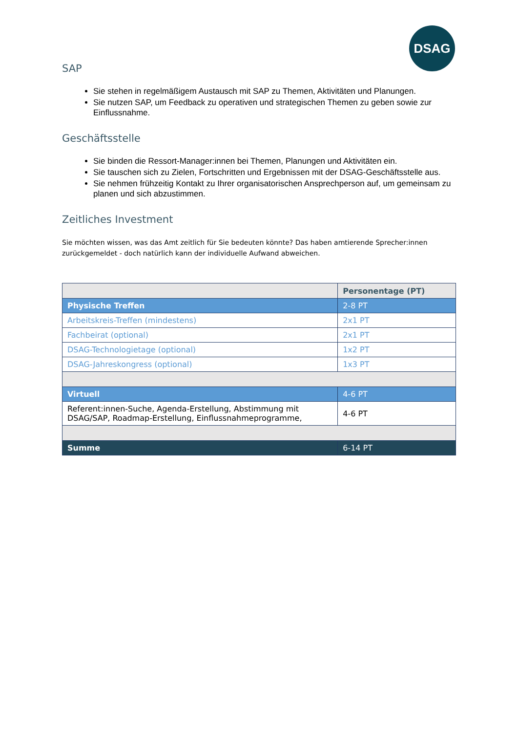DSAG
SAP
Sie stehen in regelmäßigem Austausch mit SAP zu Themen, Aktivitäten und Planungen.
Sie nutzen SAP, um Feedback zu operativen und strategischen Themen zu geben sowie zur Einflussnahme.
Geschäftsstelle
Sie binden die Ressort-Manager:innen bei Themen, Planungen und Aktivitäten ein.
Sie tauschen sich zu Zielen, Fortschritten und Ergebnissen mit der DSAG-Geschäftsstelle aus.
Sie nehmen frühzeitig Kontakt zu Ihrer organisatorischen Ansprechperson auf, um gemeinsam zu planen und sich abzustimmen.
Zeitliches Investment
Sie möchten wissen, was das Amt zeitlich für Sie bedeuten könnte? Das haben amtierende Sprecher:innen zurückgemeldet - doch natürlich kann der individuelle Aufwand abweichen.
| | Personentage (PT) |
| Physische Treffen | 2-8 PT |
| Arbeitskreis-Treffen (mindestens) | 2x1 PT |
| Fachbeirat (optional) | 2x1 PT |
| DSAG-Technologietage (optional) | 1x2 PT |
| DSAG-Jahreskongress (optional) | 1x3 PT |
| Virtuell | 4-6 PT |
| Referent:innen-Suche, Agenda-Erstellung, Abstimmung mit DSAG/SAP, Roadmap-Erstellung, Einflussnahmeprogramme, | 4-6 PT |
| Summe | 6-14 PT |